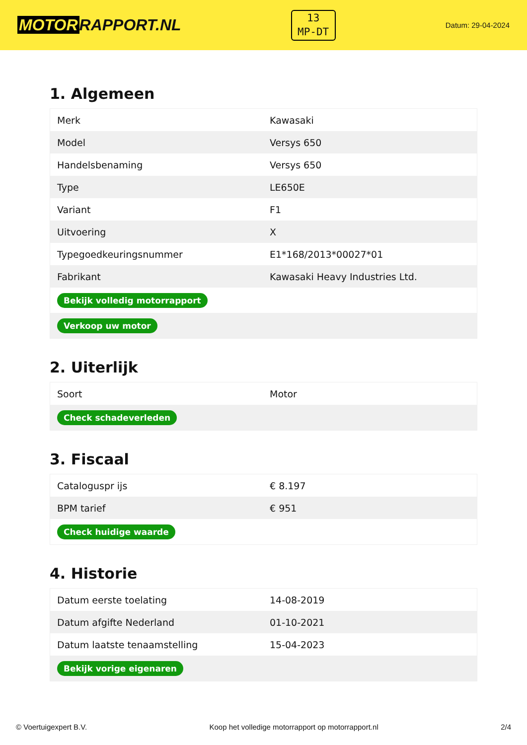MOTOR RAPPORT.NL
13
MP-DT
Datum: 29-04-2024
1. Algemeen
| Merk | Kawasaki |
| Model | Versys 650 |
| Handelsbenaming | Versys 650 |
| Type | LE650E |
| Variant | F1 |
| Uitvoering | X |
| Typegoedkeuringsnummer | E1*168/2013*00027*01 |
| Fabrikant | Kawasaki Heavy Industries Ltd. |
| Bekijk volledig motorrapport | |
| Verkoop uw motor | |
2. Uiterlijk
| Soort | Motor |
| Check schadeverleden | |
3. Fiscaal
| Cataloguspr ijs | € 8.197 |
| BPM tarief | € 951 |
| Check huidige waarde | |
4. Historie
| Datum eerste toelating | 14-08-2019 |
| Datum afgifte Nederland | 01-10-2021 |
| Datum laatste tenaamstelling | 15-04-2023 |
| Bekijk vorige eigenaren | |
© Voertuigexpert B.V. Koop het volledige motorrapport op motorrapport.nl 2/4